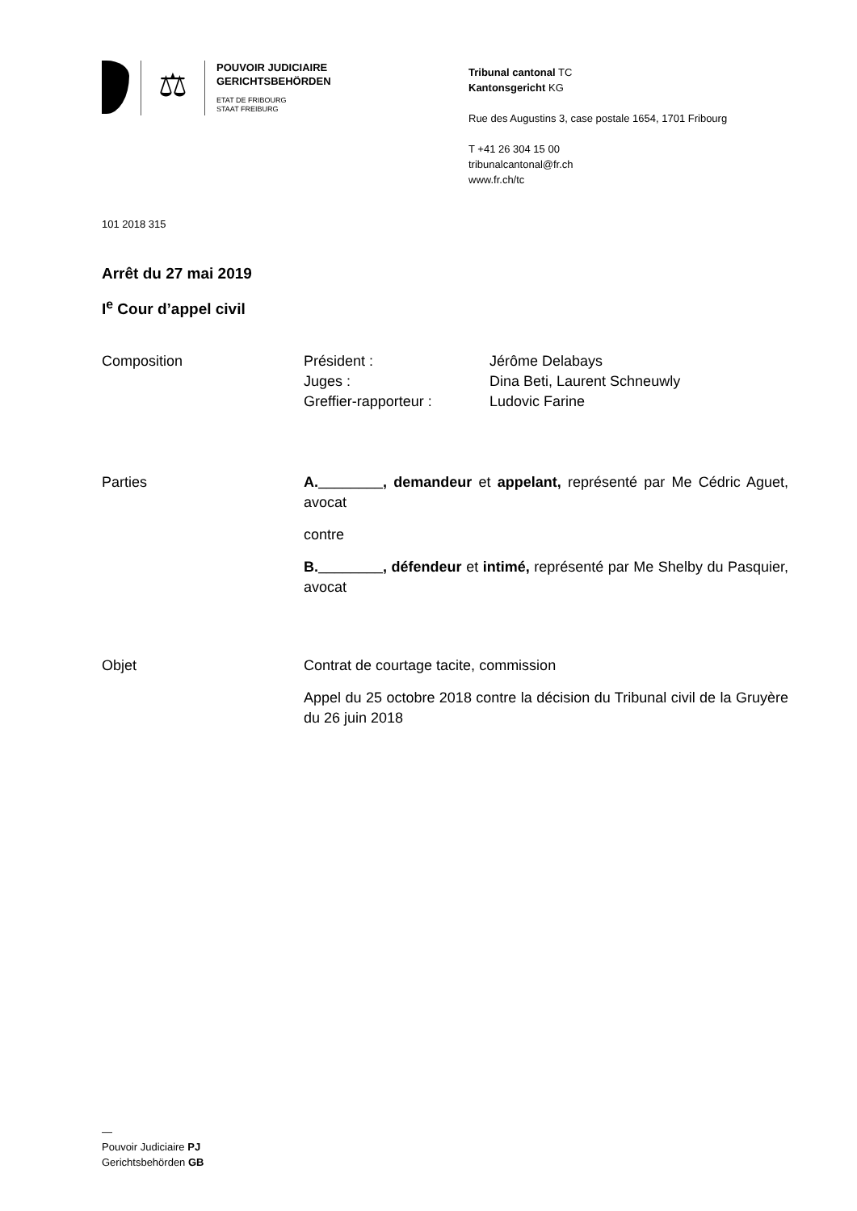⚖
POUVOIR JUDICIAIRE
GERICHTSBEHÖRDEN
ETAT DE FRIBOURG
STAAT FREIBURG
Tribunal cantonal TC
Kantonsgericht KG
Rue des Augustins 3, case postale 1654, 1701 Fribourg
T +41 26 304 15 00
tribunalcantonal@fr.ch
www.fr.ch/tc
101 2018 315
Arrêt du 27 mai 2019
I<sup>e</sup> Cour d’appel civil
Composition Président : Jérôme Delabays Juges : Dina Beti, Laurent Schneuwly Greffier-rapporteur : Ludovic Farine
Parties A.________, demandeur et appelant, représenté par Me Cédric Aguet, avocat
contre
B.________, défendeur et intimé, représenté par Me Shelby du Pasquier, avocat
Objet Contrat de courtage tacite, commission
Appel du 25 octobre 2018 contre la décision du Tribunal civil de la Gruyère du 26 juin 2018
—
Pouvoir Judiciaire PJ
Gerichtsbehörden GB